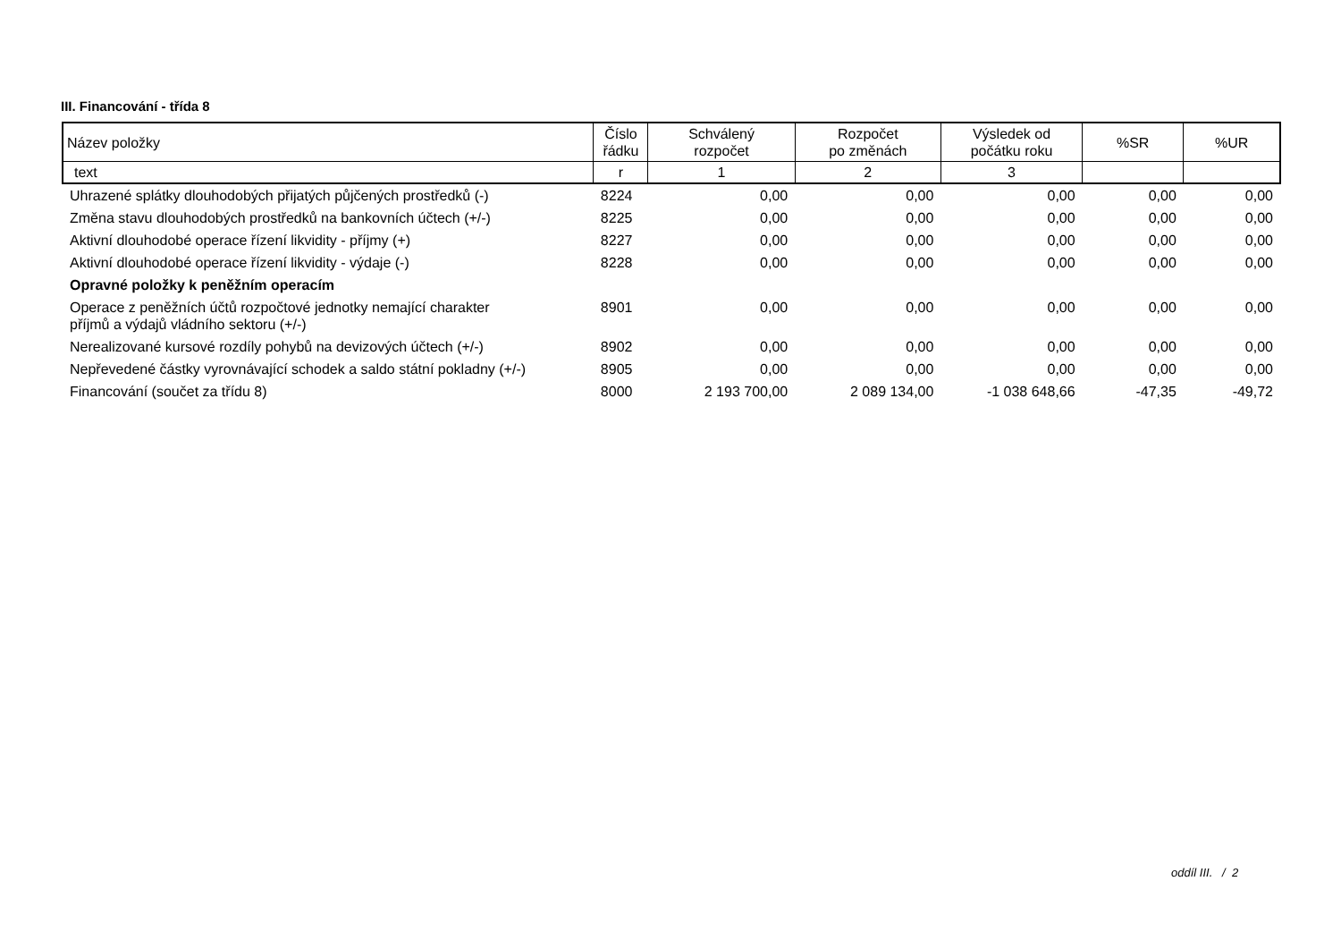III. Financování - třída 8
| Název položky | Číslo řádku | Schválený rozpočet | Rozpočet po změnách | Výsledek od počátku roku | %SR | %UR |
| --- | --- | --- | --- | --- | --- | --- |
| text | r | 1 | 2 | 3 | | |
| Uhrazené splátky dlouhodobých přijatých půjčených prostředků (-) | 8224 | 0,00 | 0,00 | 0,00 | 0,00 | 0,00 |
| Změna stavu dlouhodobých prostředků na bankovních účtech (+/-) | 8225 | 0,00 | 0,00 | 0,00 | 0,00 | 0,00 |
| Aktivní dlouhodobé operace řízení likvidity - příjmy (+) | 8227 | 0,00 | 0,00 | 0,00 | 0,00 | 0,00 |
| Aktivní dlouhodobé operace řízení likvidity - výdaje (-) | 8228 | 0,00 | 0,00 | 0,00 | 0,00 | 0,00 |
| Opravné položky k peněžním operacím | | | | | | |
| Operace z peněžních účtů rozpočtové jednotky nemající charakter příjmů a výdajů vládního sektoru (+/-) | 8901 | 0,00 | 0,00 | 0,00 | 0,00 | 0,00 |
| Nerealizované kursové rozdíly pohybů na devizových účtech (+/-) | 8902 | 0,00 | 0,00 | 0,00 | 0,00 | 0,00 |
| Nepřevedené částky vyrovnávající schodek a saldo státní pokladny (+/-) | 8905 | 0,00 | 0,00 | 0,00 | 0,00 | 0,00 |
| Financování (součet za třídu 8) | 8000 | 2 193 700,00 | 2 089 134,00 | -1 038 648,66 | -47,35 | -49,72 |
oddíl III. / 2